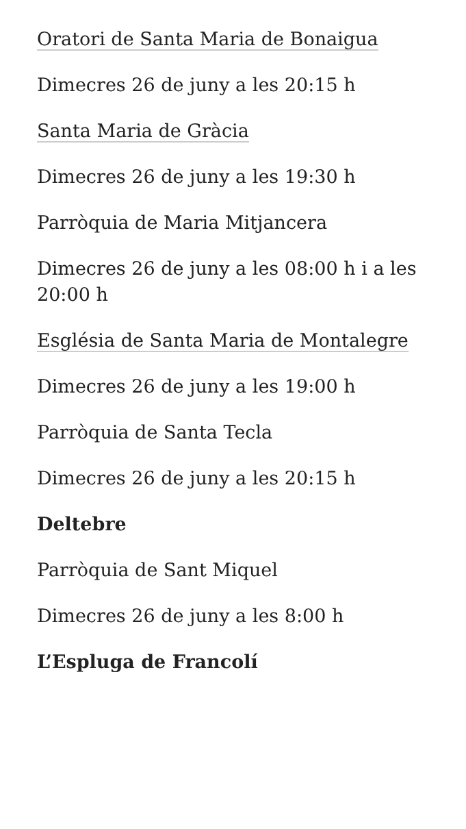Oratori de Santa Maria de Bonaigua
Dimecres 26 de juny a les 20:15 h
Santa Maria de Gràcia
Dimecres 26 de juny a les 19:30 h
Parròquia de Maria Mitjancera
Dimecres 26 de juny a les 08:00 h i a les 20:00 h
Església de Santa Maria de Montalegre
Dimecres 26 de juny a les 19:00 h
Parròquia de Santa Tecla
Dimecres 26 de juny a les 20:15 h
Deltebre
Parròquia de Sant Miquel
Dimecres 26 de juny a les 8:00 h
L’Espluga de Francolí